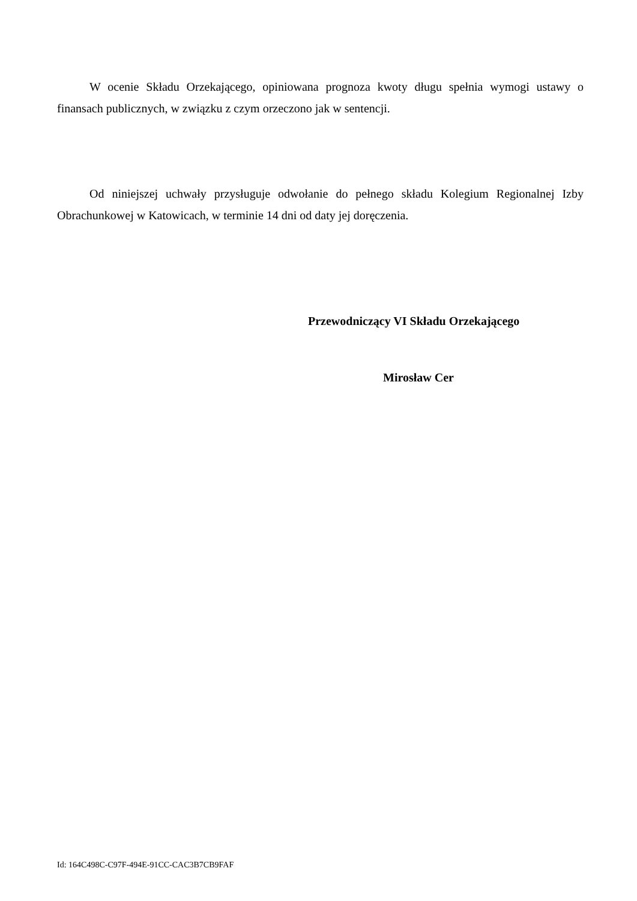W ocenie Składu Orzekającego, opiniowana prognoza kwoty długu spełnia wymogi ustawy o finansach publicznych, w związku z czym orzeczono jak w sentencji.
Od niniejszej uchwały przysługuje odwołanie do pełnego składu Kolegium Regionalnej Izby Obrachunkowej w Katowicach, w terminie 14 dni od daty jej doręczenia.
Przewodniczący VI Składu Orzekającego
Mirosław Cer
Id: 164C498C-C97F-494E-91CC-CAC3B7CB9FAF